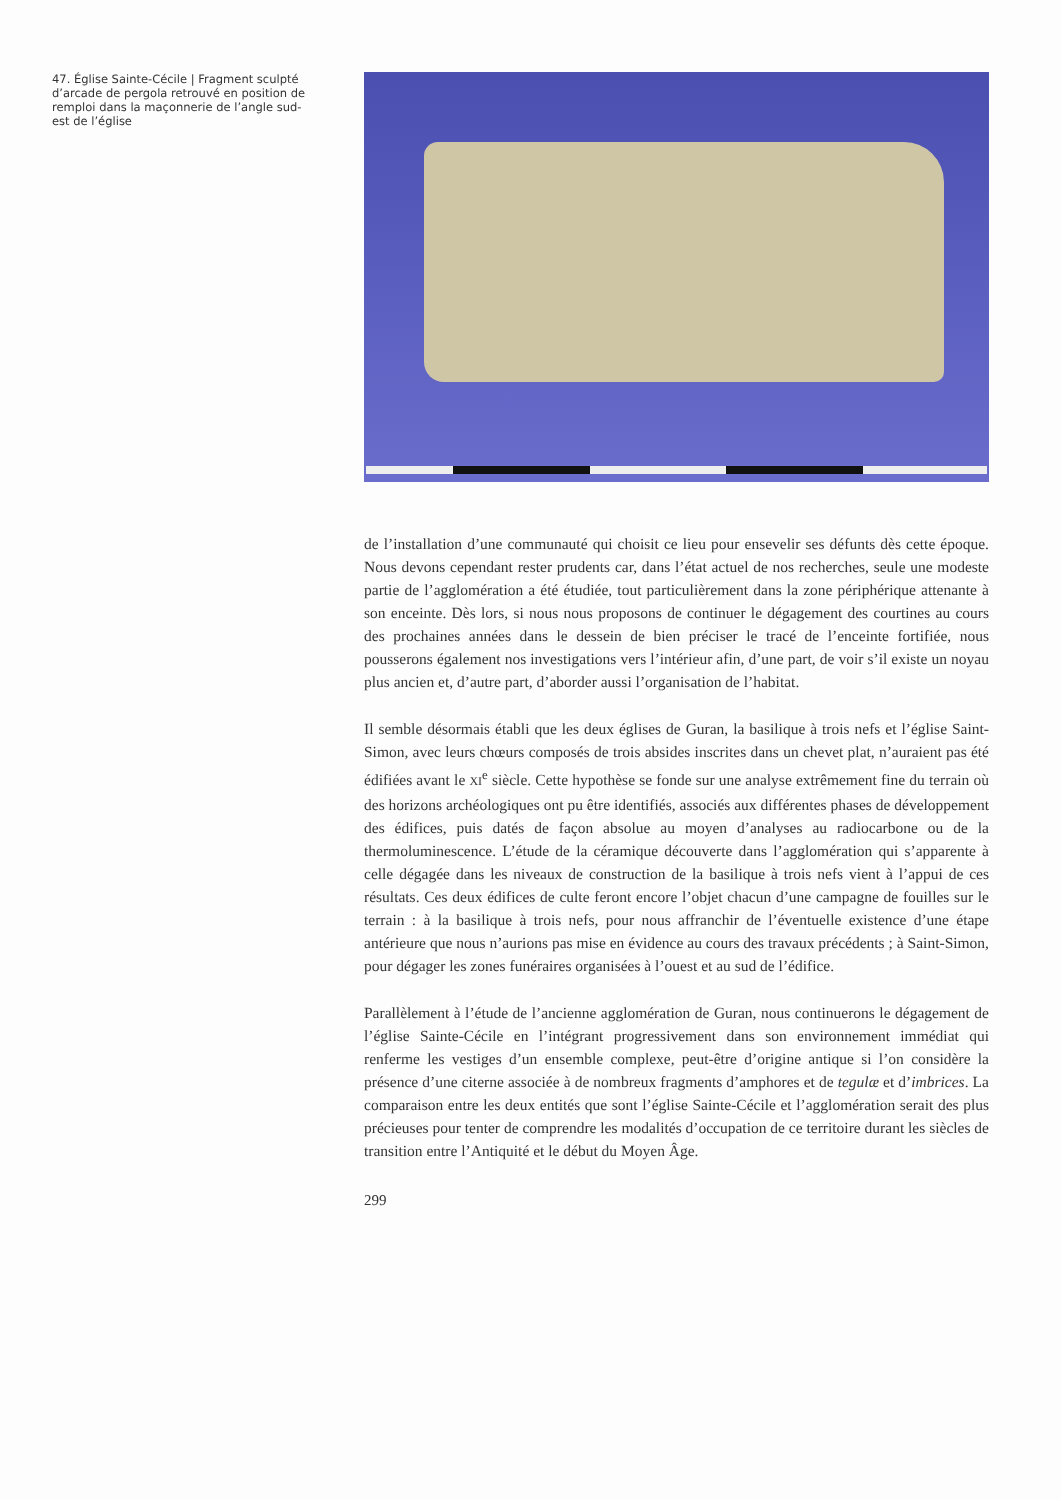47. Église Sainte-Cécile | Fragment sculpté d’arcade de pergola retrouvé en position de remploi dans la maçonnerie de l’angle sud-est de l’église
de l’installation d’une communauté qui choisit ce lieu pour ensevelir ses défunts dès cette époque. Nous devons cependant rester prudents car, dans l’état actuel de nos recherches, seule une modeste partie de l’agglomération a été étudiée, tout particulièrement dans la zone périphérique attenante à son enceinte. Dès lors, si nous nous proposons de continuer le dégagement des courtines au cours des prochaines années dans le dessein de bien préciser le tracé de l’enceinte fortifiée, nous pousserons également nos investigations vers l’intérieur afin, d’une part, de voir s’il existe un noyau plus ancien et, d’autre part, d’aborder aussi l’organisation de l’habitat.
Il semble désormais établi que les deux églises de Guran, la basilique à trois nefs et l’église Saint-Simon, avec leurs chœurs composés de trois absides inscrites dans un chevet plat, n’auraient pas été édifiées avant le XI<sup>e</sup> siècle. Cette hypothèse se fonde sur une analyse extrêmement fine du terrain où des horizons archéologiques ont pu être identifiés, associés aux différentes phases de développement des édifices, puis datés de façon absolue au moyen d’analyses au radiocarbone ou de la thermoluminescence. L’étude de la céramique découverte dans l’agglomération qui s’apparente à celle dégagée dans les niveaux de construction de la basilique à trois nefs vient à l’appui de ces résultats. Ces deux édifices de culte feront encore l’objet chacun d’une campagne de fouilles sur le terrain : à la basilique à trois nefs, pour nous affranchir de l’éventuelle existence d’une étape antérieure que nous n’aurions pas mise en évidence au cours des travaux précédents ; à Saint-Simon, pour dégager les zones funéraires organisées à l’ouest et au sud de l’édifice.
Parallèlement à l’étude de l’ancienne agglomération de Guran, nous continuerons le dégagement de l’église Sainte-Cécile en l’intégrant progressivement dans son environnement immédiat qui renferme les vestiges d’un ensemble complexe, peut-être d’origine antique si l’on considère la présence d’une citerne associée à de nombreux fragments d’amphores et de tegulæ et d’imbrices. La comparaison entre les deux entités que sont l’église Sainte-Cécile et l’agglomération serait des plus précieuses pour tenter de comprendre les modalités d’occupation de ce territoire durant les siècles de transition entre l’Antiquité et le début du Moyen Âge.
299